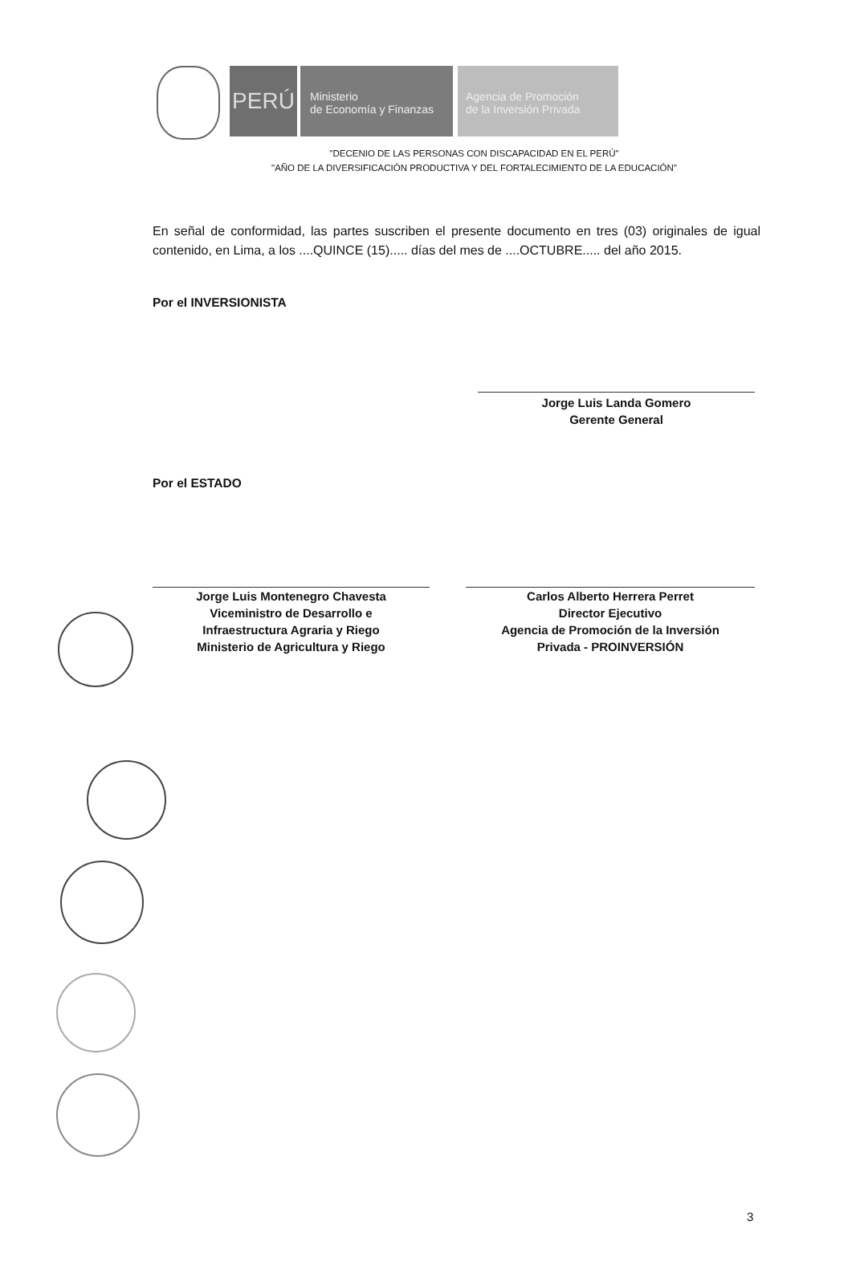PERÚ
Ministerio
de Economía y Finanzas
Agencia de Promoción
de la Inversión Privada
"DECENIO DE LAS PERSONAS CON DISCAPACIDAD EN EL PERÚ"
"AÑO DE LA DIVERSIFICACIÓN PRODUCTIVA Y DEL FORTALECIMIENTO DE LA EDUCACIÓN"
En señal de conformidad, las partes suscriben el presente documento en tres (03) originales de igual contenido, en Lima, a los ....QUINCE (15)..... días del mes de ....OCTUBRE..... del año 2015.
Por el INVERSIONISTA
Jorge Luis Landa Gomero
Gerente General
Por el ESTADO
Jorge Luis Montenegro Chavesta
Viceministro de Desarrollo e
Infraestructura Agraria y Riego
Ministerio de Agricultura y Riego
Carlos Alberto Herrera Perret
Director Ejecutivo
Agencia de Promoción de la Inversión
Privada - PROINVERSIÓN
3